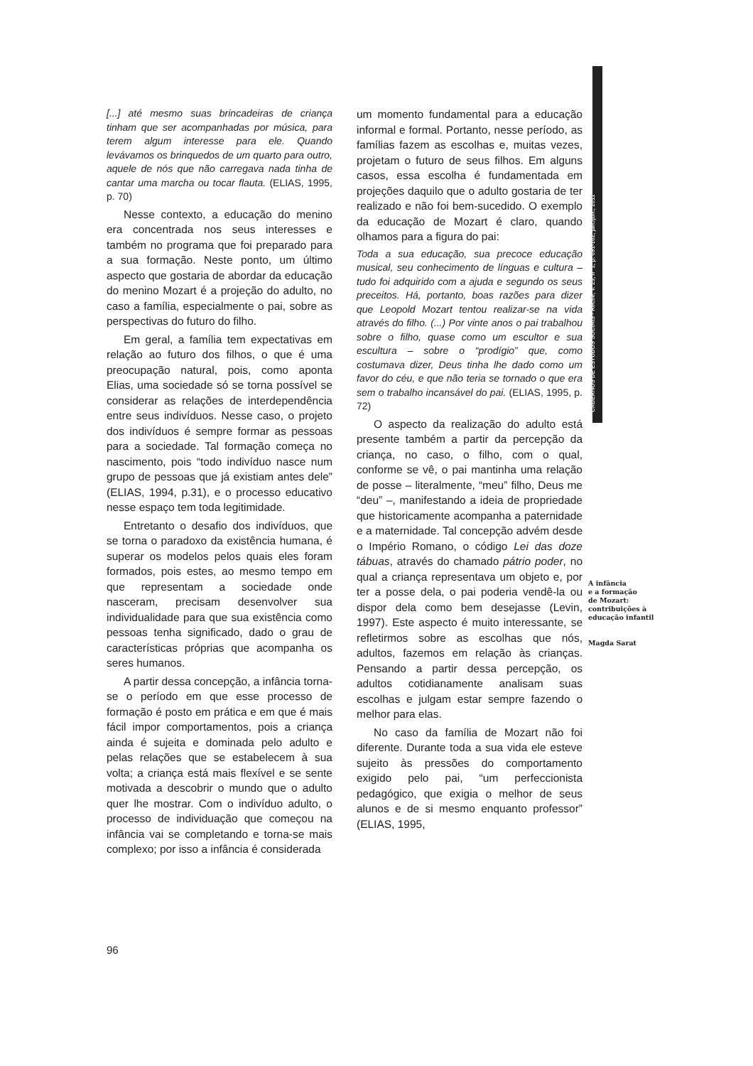CADERNOS DE ESTUDOS SOCIAIS - Recife, v. 25, nº 1, p. 091-102, jan./jun., 2011
[...] até mesmo suas brincadeiras de criança tinham que ser acompanhadas por música, para terem algum interesse para ele. Quando levávamos os brinquedos de um quarto para outro, aquele de nós que não carregava nada tinha de cantar uma marcha ou tocar flauta. (ELIAS, 1995, p. 70)
Nesse contexto, a educação do menino era concentrada nos seus interesses e também no programa que foi preparado para a sua formação. Neste ponto, um último aspecto que gostaria de abordar da educação do menino Mozart é a projeção do adulto, no caso a família, especialmente o pai, sobre as perspectivas do futuro do filho.
Em geral, a família tem expectativas em relação ao futuro dos filhos, o que é uma preocupação natural, pois, como aponta Elias, uma sociedade só se torna possível se considerar as relações de interdependência entre seus indivíduos. Nesse caso, o projeto dos indivíduos é sempre formar as pessoas para a sociedade. Tal formação começa no nascimento, pois “todo indivíduo nasce num grupo de pessoas que já existiam antes dele” (ELIAS, 1994, p.31), e o processo educativo nesse espaço tem toda legitimidade.
Entretanto o desafio dos indivíduos, que se torna o paradoxo da existência humana, é superar os modelos pelos quais eles foram formados, pois estes, ao mesmo tempo em que representam a sociedade onde nasceram, precisam desenvolver sua individualidade para que sua existência como pessoas tenha significado, dado o grau de características próprias que acompanha os seres humanos.
A partir dessa concepção, a infância torna-se o período em que esse processo de formação é posto em prática e em que é mais fácil impor comportamentos, pois a criança ainda é sujeita e dominada pelo adulto e pelas relações que se estabelecem à sua volta; a criança está mais flexível e se sente motivada a descobrir o mundo que o adulto quer lhe mostrar. Com o indivíduo adulto, o processo de individuação que começou na infância vai se completando e torna-se mais complexo; por isso a infância é considerada
um momento fundamental para a educação informal e formal. Portanto, nesse período, as famílias fazem as escolhas e, muitas vezes, projetam o futuro de seus filhos. Em alguns casos, essa escolha é fundamentada em projeções daquilo que o adulto gostaria de ter realizado e não foi bem-sucedido. O exemplo da educação de Mozart é claro, quando olhamos para a figura do pai:
Toda a sua educação, sua precoce educação musical, seu conhecimento de línguas e cultura – tudo foi adquirido com a ajuda e segundo os seus preceitos. Há, portanto, boas razões para dizer que Leopold Mozart tentou realizar-se na vida através do filho. (...) Por vinte anos o pai trabalhou sobre o filho, quase como um escultor e sua escultura – sobre o “prodígio” que, como costumava dizer, Deus tinha lhe dado como um favor do céu, e que não teria se tornado o que era sem o trabalho incansável do pai. (ELIAS, 1995, p. 72)
O aspecto da realização do adulto está presente também a partir da percepção da criança, no caso, o filho, com o qual, conforme se vê, o pai mantinha uma relação de posse – literalmente, “meu” filho, Deus me “deu” –, manifestando a ideia de propriedade que historicamente acompanha a paternidade e a maternidade. Tal concepção advém desde o Império Romano, o código Lei das doze tábuas, através do chamado pátrio poder, no qual a criança representava um objeto e, por ter a posse dela, o pai poderia vendê-la ou dispor dela como bem desejasse (Levin, 1997). Este aspecto é muito interessante, se refletirmos sobre as escolhas que nós, adultos, fazemos em relação às crianças. Pensando a partir dessa percepção, os adultos cotidianamente analisam suas escolhas e julgam estar sempre fazendo o melhor para elas.
No caso da família de Mozart não foi diferente. Durante toda a sua vida ele esteve sujeito às pressões do comportamento exigido pelo pai, “um perfeccionista pedagógico, que exigia o melhor de seus alunos e de si mesmo enquanto professor” (ELIAS, 1995,
A infância
e a formação
de Mozart:
contribuições à
educação infantil
Magda Sarat
96